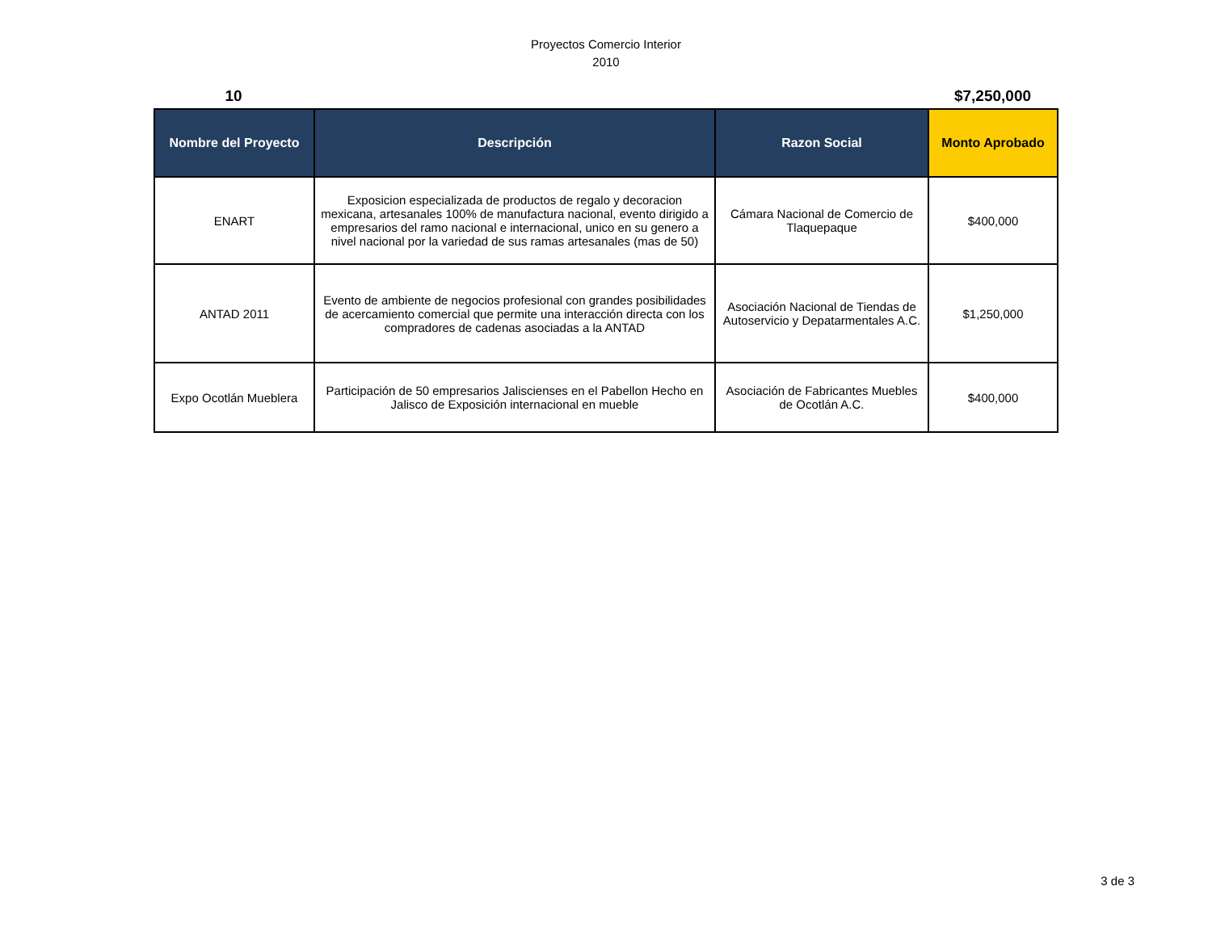Proyectos Comercio Interior
2010
10 $7,250,000
| Nombre del Proyecto | Descripción | Razon Social | Monto Aprobado |
| --- | --- | --- | --- |
| ENART | Exposicion especializada de productos de regalo y decoracion mexicana, artesanales 100% de manufactura nacional, evento dirigido a empresarios del ramo nacional e internacional, unico en su genero a nivel nacional por la variedad de sus ramas artesanales (mas de 50) | Cámara Nacional de Comercio de Tlaquepaque | $400,000 |
| ANTAD 2011 | Evento de ambiente de negocios profesional con grandes posibilidades de acercamiento comercial que permite una interacción directa con los compradores de cadenas asociadas a la ANTAD | Asociación Nacional de Tiendas de Autoservicio y Depatarmentales A.C. | $1,250,000 |
| Expo Ocotlán Mueblera | Participación de 50 empresarios Jaliscienses en el Pabellon Hecho en Jalisco de Exposición internacional en mueble | Asociación de Fabricantes Muebles de Ocotlán A.C. | $400,000 |
3 de 3